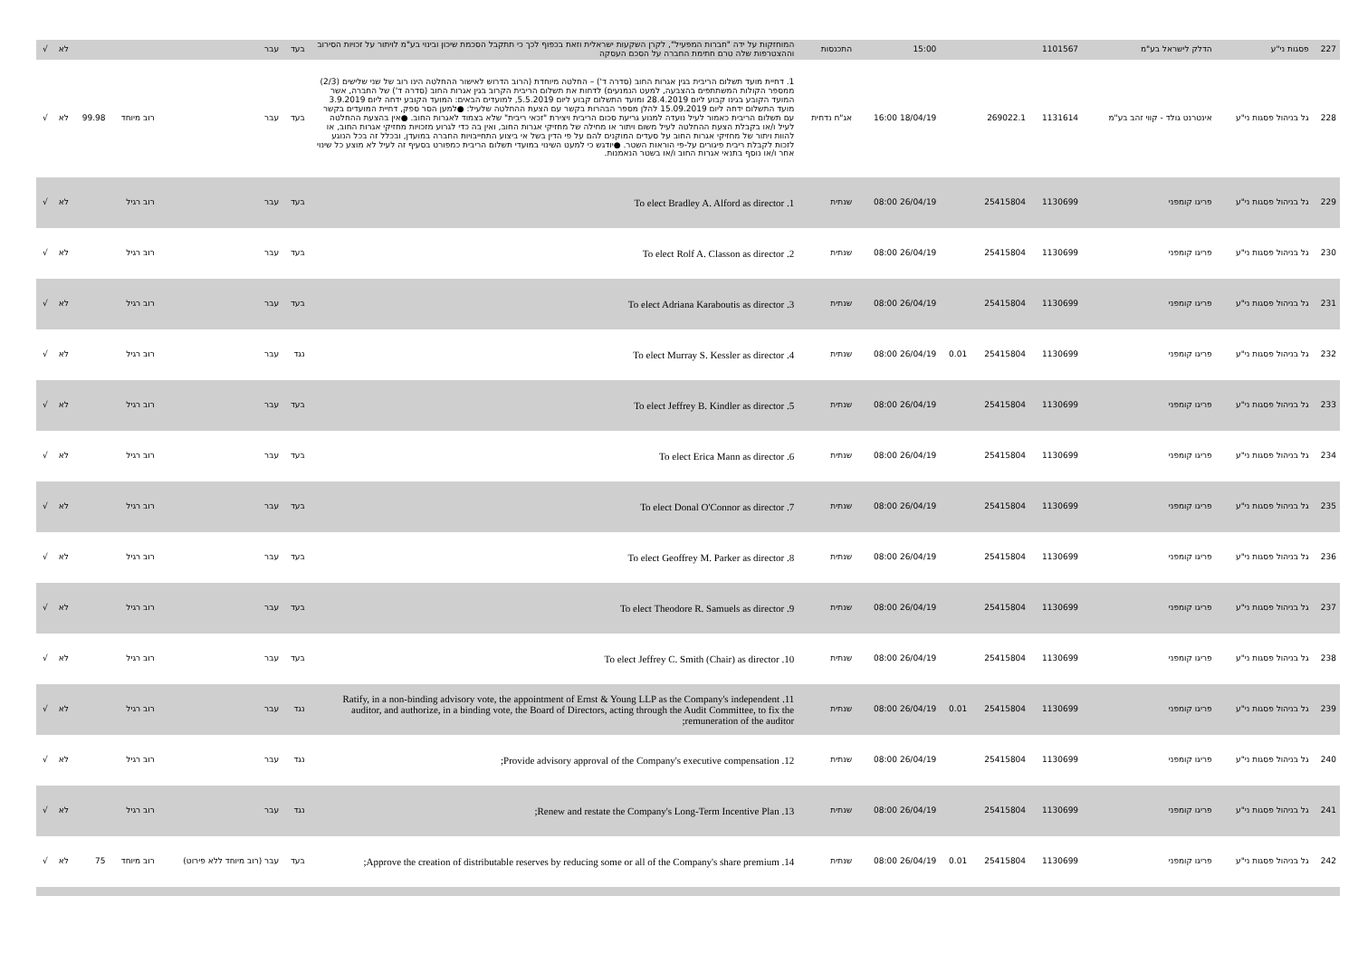| 227 | פסגות ני"ע | הדלק לישראל בע"מ | 1101567 | | | 15:00 | התכנסות | המוחזקות על ידה "חברות המפעיל", לקרן השקעות ישראלית וזאת בכפוף לכך כי תתקבל הסכמת שיכון ובינוי בע"מ לויתור על זכויות הסירוב וההצטרפות שלה טרם חתימת החברה על הסכם העסקה | בעד | עבר | | | לא | √ |
| 228 | גל בניהול פסגות ני"ע | אינטרנט גולד - קווי זהב בע"מ | 1131614 | 269022.1 | | 18/04/19 16:00 | אג"ח נדחית | 1. דחיית מועד תשלום הריבית בגין אגרות החוב (סדרה ד') – החלטה מיוחדת (הרוב הדרוש לאישור ההחלטה הינו רוב של שני שלישים (2/3) ממספר הקולות המשתתפים בהצבעה, למעט הנמנעים) לדחות את תשלום הריבית הקרוב בגין אגרות החוב (סדרה ד') של החברה, אשר המועד הקובע בגינו קבוע ליום 28.4.2019 ומועד התשלום קבוע ליום 5.5.2019, למועדים הבאים: המועד הקובע ידחה ליום 3.9.2019 מועד התשלום ידחה ליום 15.09.2019 להלן מספר הבהרות בקשר עם הצעת ההחלטה שלעיל: ●למען הסר ספק, דחיית המועדים בקשר עם תשלום הריבית כאמור לעיל נועדה למנוע גריעת סכום הריבית ויצירת "זכאי ריבית" שלא בצמוד לאגרות החוב. ●אין בהצעת ההחלטה לעיל ו/או בקבלת הצעת ההחלטה לעיל משום ויתור או מחילה של מחזיקי אגרות החוב, ואין בה כדי לגרוע מזכויות מחזיקי אגרות החוב, או להוות ויתור של מחזיקי אגרות החוב על סעדים המוקנים להם על פי הדין בשל אי ביצוע התחייבויות החברה במועדן, ובכלל זה בכל הנוגע לזכות לקבלת ריבית פיגורים על-פי הוראות השטר. ●יודגש כי למעט השינוי במועדי תשלום הריבית כמפורט בסעיף זה לעיל לא מוצע כל שינוי אחר ו/או נוסף בתנאי אגרות החוב ו/או בשטר הנאמנות. | בעד | עבר | רוב מיוחד | 99.98 | לא | √ |
| 229 | גל בניהול פסגות ני"ע | פריגו קומפני | 1130699 | 25415804 | | 26/04/19 08:00 | שנתית | 1. To elect Bradley A. Alford as director | בעד | עבר | רוב רגיל | | לא | √ |
| 230 | גל בניהול פסגות ני"ע | פריגו קומפני | 1130699 | 25415804 | | 26/04/19 08:00 | שנתית | 2. To elect Rolf A. Classon as director | בעד | עבר | רוב רגיל | | לא | √ |
| 231 | גל בניהול פסגות ני"ע | פריגו קומפני | 1130699 | 25415804 | | 26/04/19 08:00 | שנתית | 3. To elect Adriana Karaboutis as director | בעד | עבר | רוב רגיל | | לא | √ |
| 232 | גל בניהול פסגות ני"ע | פריגו קומפני | 1130699 | 25415804 | 0.01 | 26/04/19 08:00 | שנתית | 4. To elect Murray S. Kessler as director | נגד | עבר | רוב רגיל | | לא | √ |
| 233 | גל בניהול פסגות ני"ע | פריגו קומפני | 1130699 | 25415804 | | 26/04/19 08:00 | שנתית | 5. To elect Jeffrey B. Kindler as director | בעד | עבר | רוב רגיל | | לא | √ |
| 234 | גל בניהול פסגות ני"ע | פריגו קומפני | 1130699 | 25415804 | | 26/04/19 08:00 | שנתית | 6. To elect Erica Mann as director | בעד | עבר | רוב רגיל | | לא | √ |
| 235 | גל בניהול פסגות ני"ע | פריגו קומפני | 1130699 | 25415804 | | 26/04/19 08:00 | שנתית | 7. To elect Donal O'Connor as director | בעד | עבר | רוב רגיל | | לא | √ |
| 236 | גל בניהול פסגות ני"ע | פריגו קומפני | 1130699 | 25415804 | | 26/04/19 08:00 | שנתית | 8. To elect Geoffrey M. Parker as director | בעד | עבר | רוב רגיל | | לא | √ |
| 237 | גל בניהול פסגות ני"ע | פריגו קומפני | 1130699 | 25415804 | | 26/04/19 08:00 | שנתית | 9. To elect Theodore R. Samuels as director | בעד | עבר | רוב רגיל | | לא | √ |
| 238 | גל בניהול פסגות ני"ע | פריגו קומפני | 1130699 | 25415804 | | 26/04/19 08:00 | שנתית | 10. To elect Jeffrey C. Smith (Chair) as director | בעד | עבר | רוב רגיל | | לא | √ |
| 239 | גל בניהול פסגות ני"ע | פריגו קומפני | 1130699 | 25415804 | 0.01 | 26/04/19 08:00 | שנתית | 11. Ratify, in a non-binding advisory vote, the appointment of Ernst & Young LLP as the Company's independent auditor, and authorize, in a binding vote, the Board of Directors, acting through the Audit Committee, to fix the remuneration of the auditor; | נגד | עבר | רוב רגיל | | לא | √ |
| 240 | גל בניהול פסגות ני"ע | פריגו קומפני | 1130699 | 25415804 | | 26/04/19 08:00 | שנתית | 12. Provide advisory approval of the Company's executive compensation; | נגד | עבר | רוב רגיל | | לא | √ |
| 241 | גל בניהול פסגות ני"ע | פריגו קומפני | 1130699 | 25415804 | | 26/04/19 08:00 | שנתית | 13. Renew and restate the Company's Long-Term Incentive Plan; | נגד | עבר | רוב רגיל | | לא | √ |
| 242 | גל בניהול פסגות ני"ע | פריגו קומפני | 1130699 | 25415804 | 0.01 | 26/04/19 08:00 | שנתית | 14. Approve the creation of distributable reserves by reducing some or all of the Company's share premium; | בעד | עבר (רוב מיוחד ללא פירוט) | רוב מיוחד | 75 | לא | √ |